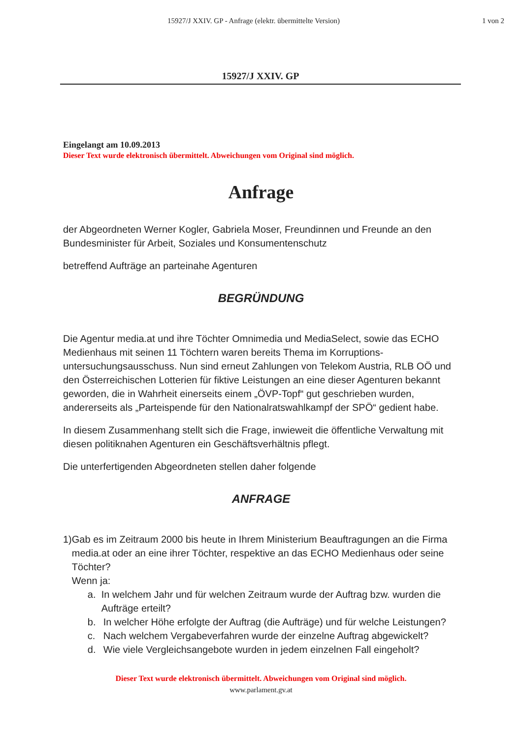15927/J XXIV. GP - Anfrage (elektr. übermittelte Version)
1 von 2
15927/J XXIV. GP
Eingelangt am 10.09.2013
Dieser Text wurde elektronisch übermittelt. Abweichungen vom Original sind möglich.
Anfrage
der Abgeordneten Werner Kogler, Gabriela Moser, Freundinnen und Freunde an den Bundesminister für Arbeit, Soziales und Konsumentenschutz
betreffend Aufträge an parteinahe Agenturen
BEGRÜNDUNG
Die Agentur media.at und ihre Töchter Omnimedia und MediaSelect, sowie das ECHO Medienhaus mit seinen 11 Töchtern waren bereits Thema im Korruptions-untersuchungsausschuss. Nun sind erneut Zahlungen von Telekom Austria, RLB OÖ und den Österreichischen Lotterien für fiktive Leistungen an eine dieser Agenturen bekannt geworden, die in Wahrheit einerseits einem „ÖVP-Topf“ gut geschrieben wurden, andererseits als „Parteispende für den Nationalratswahlkampf der SPÖ“ gedient habe.
In diesem Zusammenhang stellt sich die Frage, inwieweit die öffentliche Verwaltung mit diesen politiknahen Agenturen ein Geschäftsverhältnis pflegt.
Die unterfertigenden Abgeordneten stellen daher folgende
ANFRAGE
1) Gab es im Zeitraum 2000 bis heute in Ihrem Ministerium Beauftragungen an die Firma media.at oder an eine ihrer Töchter, respektive an das ECHO Medienhaus oder seine Töchter?
Wenn ja:
a. In welchem Jahr und für welchen Zeitraum wurde der Auftrag bzw. wurden die Aufträge erteilt?
b. In welcher Höhe erfolgte der Auftrag (die Aufträge) und für welche Leistungen?
c. Nach welchem Vergabeverfahren wurde der einzelne Auftrag abgewickelt?
d. Wie viele Vergleichsangebote wurden in jedem einzelnen Fall eingeholt?
Dieser Text wurde elektronisch übermittelt. Abweichungen vom Original sind möglich.
www.parlament.gv.at